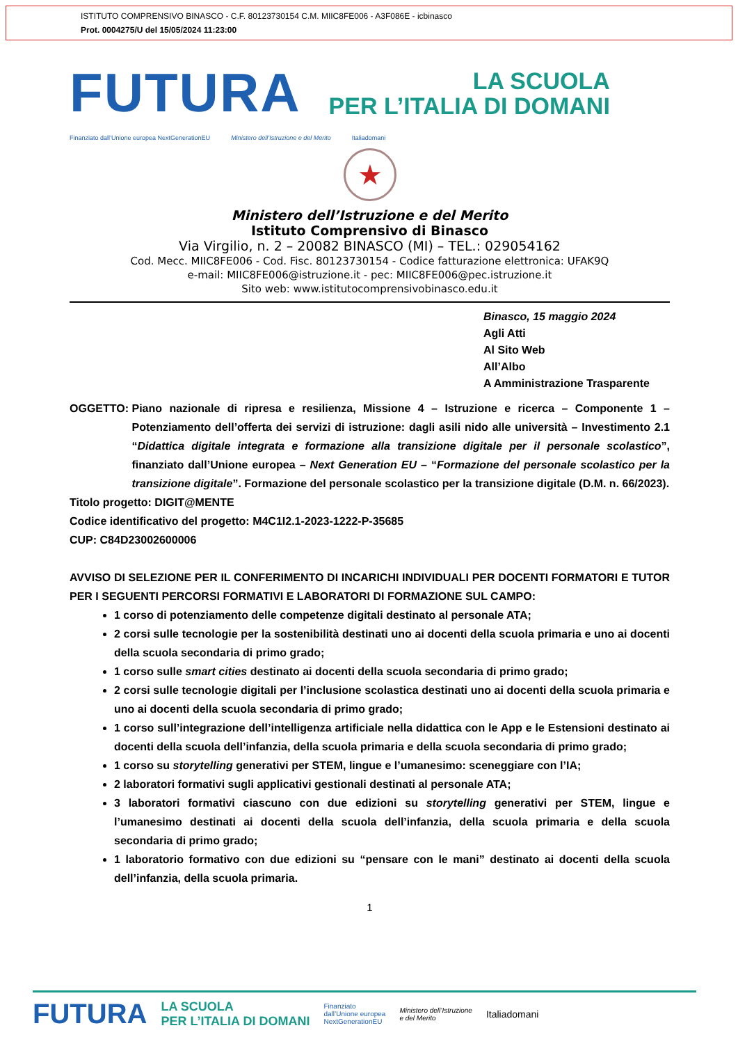ISTITUTO COMPRENSIVO BINASCO - C.F. 80123730154 C.M. MIIC8FE006 - A3F086E - icbinasco
Prot. 0004275/U del 15/05/2024 11:23:00
FUTURA
LA SCUOLA
PER L’ITALIA DI DOMANI
Finanziato dall’Unione europea NextGenerationEU Ministero dell’Istruzione e del Merito Italiadomani
★
Ministero dell’Istruzione e del Merito
Istituto Comprensivo di Binasco
Via Virgilio, n. 2 – 20082 BINASCO (MI) – TEL.: 029054162
Cod. Mecc. MIIC8FE006 - Cod. Fisc. 80123730154 - Codice fatturazione elettronica: UFAK9Q
e-mail: MIIC8FE006@istruzione.it - pec: MIIC8FE006@pec.istruzione.it
Sito web: www.istitutocomprensivobinasco.edu.it
Binasco, 15 maggio 2024
Agli Atti
Al Sito Web
All’Albo
A Amministrazione Trasparente
OGGETTO: Piano nazionale di ripresa e resilienza, Missione 4 – Istruzione e ricerca – Componente 1 – Potenziamento dell’offerta dei servizi di istruzione: dagli asili nido alle università – Investimento 2.1 “Didattica digitale integrata e formazione alla transizione digitale per il personale scolastico”, finanziato dall’Unione europea – Next Generation EU – “Formazione del personale scolastico per la transizione digitale”. Formazione del personale scolastico per la transizione digitale (D.M. n. 66/2023).
Titolo progetto: DIGIT@MENTE
Codice identificativo del progetto: M4C1I2.1-2023-1222-P-35685
CUP: C84D23002600006
AVVISO DI SELEZIONE PER IL CONFERIMENTO DI INCARICHI INDIVIDUALI PER DOCENTI FORMATORI E TUTOR PER I SEGUENTI PERCORSI FORMATIVI E LABORATORI DI FORMAZIONE SUL CAMPO:
1 corso di potenziamento delle competenze digitali destinato al personale ATA;
2 corsi sulle tecnologie per la sostenibilità destinati uno ai docenti della scuola primaria e uno ai docenti della scuola secondaria di primo grado;
1 corso sulle smart cities destinato ai docenti della scuola secondaria di primo grado;
2 corsi sulle tecnologie digitali per l’inclusione scolastica destinati uno ai docenti della scuola primaria e uno ai docenti della scuola secondaria di primo grado;
1 corso sull’integrazione dell’intelligenza artificiale nella didattica con le App e le Estensioni destinato ai docenti della scuola dell’infanzia, della scuola primaria e della scuola secondaria di primo grado;
1 corso su storytelling generativi per STEM, lingue e l’umanesimo: sceneggiare con l’IA;
2 laboratori formativi sugli applicativi gestionali destinati al personale ATA;
3 laboratori formativi ciascuno con due edizioni su storytelling generativi per STEM, lingue e l’umanesimo destinati ai docenti della scuola dell’infanzia, della scuola primaria e della scuola secondaria di primo grado;
1 laboratorio formativo con due edizioni su “pensare con le mani” destinato ai docenti della scuola dell’infanzia, della scuola primaria.
1
FUTURA LA SCUOLA
PER L’ITALIA DI DOMANI Finanziato
dall’Unione europea
NextGenerationEU Ministero dell’Istruzione
e del Merito Italiadomani